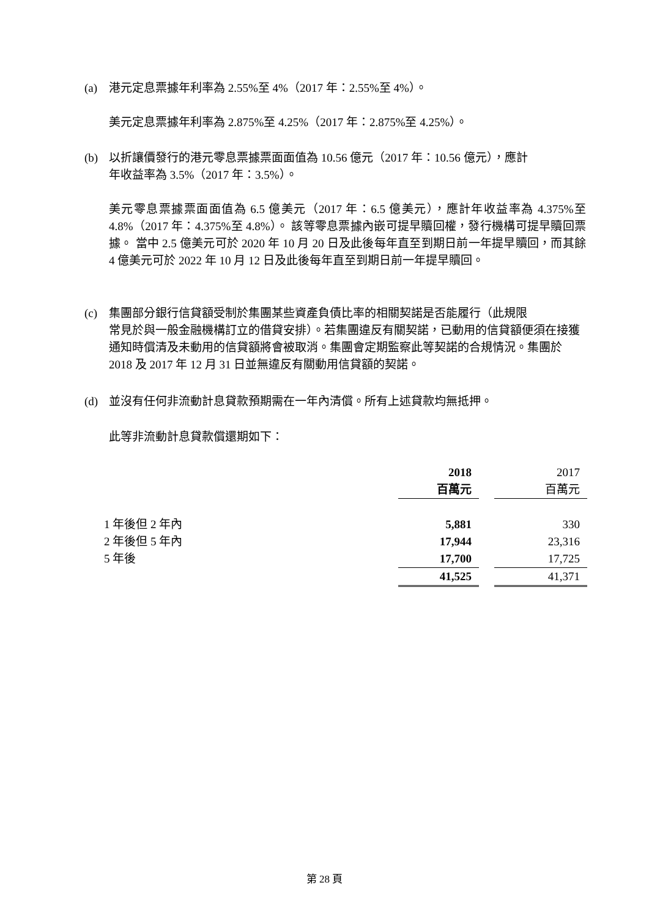(a) 港元定息票據年利率為 2.55%至 4%（2017 年：2.55%至 4%）。
美元定息票據年利率為 2.875%至 4.25%（2017 年：2.875%至 4.25%）。
(b) 以折讓價發行的港元零息票據票面面值為 10.56 億元（2017 年：10.56 億元），應計
年收益率為 3.5%（2017 年：3.5%）。
美元零息票據票面面值為 6.5 億美元（2017 年：6.5 億美元），應計年收益率為 4.375%至 4.8%（2017 年：4.375%至 4.8%）。 該等零息票據內嵌可提早贖回權，發行機構可提早贖回票據。 當中 2.5 億美元可於 2020 年 10 月 20 日及此後每年直至到期日前一年提早贖回，而其餘 4 億美元可於 2022 年 10 月 12 日及此後每年直至到期日前一年提早贖回。
(c) 集團部分銀行信貸額受制於集團某些資產負債比率的相關契諾是否能履行（此規限
常見於與一般金融機構訂立的借貸安排）。若集團違反有關契諾，已動用的信貸額便須在接獲通知時償清及未動用的信貸額將會被取消。集團會定期監察此等契諾的合規情況。集團於 2018 及 2017 年 12 月 31 日並無違反有關動用信貸額的契諾。
(d) 並沒有任何非流動計息貸款預期需在一年內清償。所有上述貸款均無抵押。
此等非流動計息貸款償還期如下：
| | 2018 | | 2017 |
| | 百萬元 | | 百萬元 |
| 1 年後但 2 年內 | 5,881 | | 330 |
| 2 年後但 5 年內 | 17,944 | | 23,316 |
| 5 年後 | 17,700 | | 17,725 |
| | 41,525 | | 41,371 |
第 28 頁